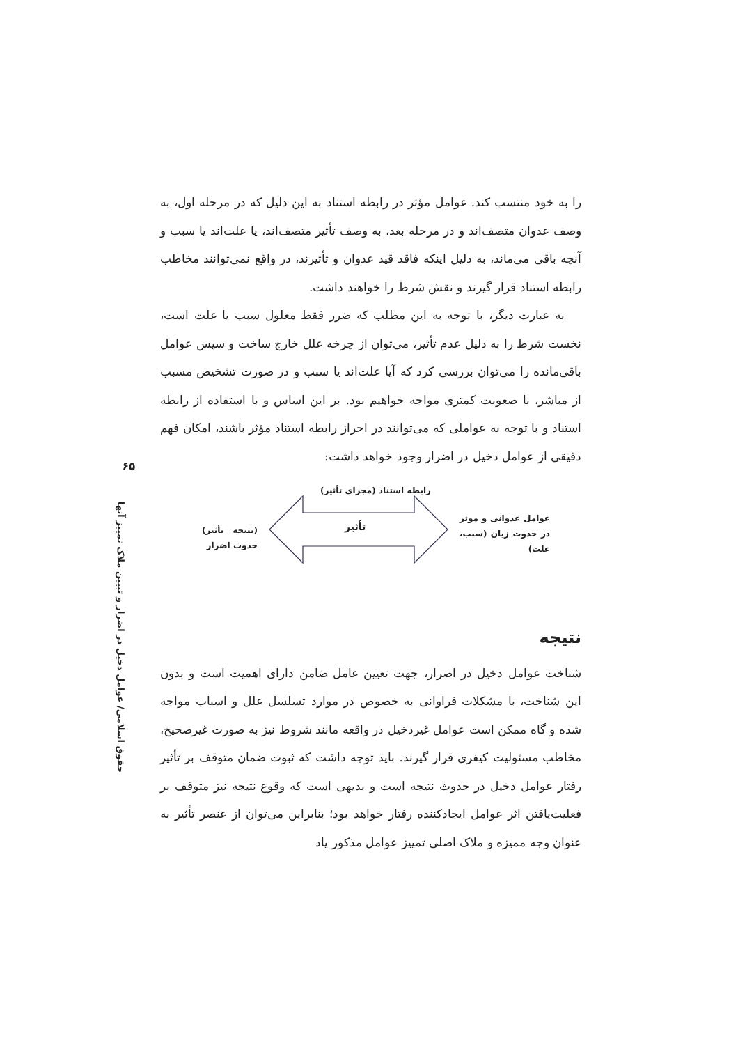۶۵
حقوق اسلامی/ عوامل دخیل در اضرار و تبیین ملاک تمییز آنها
را به خود منتسب کند. عوامل مؤثر در رابطه استناد به این دلیل که در مرحله اول، به وصف عدوان متصف‌اند و در مرحله بعد، به وصف تأثیر متصف‌اند، یا علت‌اند یا سبب و آنچه باقی می‌ماند، به دلیل اینکه فاقد قید عدوان و تأثیرند، در واقع نمی‌توانند مخاطب رابطه استناد قرار گیرند و نقش شرط را خواهند داشت.
به عبارت دیگر، با توجه به این مطلب که ضرر فقط معلول سبب یا علت است، نخست شرط را به دلیل عدم تأثیر، می‌توان از چرخه علل خارج ساخت و سپس عوامل باقی‌مانده را می‌توان بررسی کرد که آیا علت‌اند یا سبب و در صورت تشخیص مسبب از مباشر، با صعوبت کمتری مواجه خواهیم بود. بر این اساس و با استفاده از رابطه استناد و با توجه به عواملی که می‌توانند در احراز رابطه استناد مؤثر باشند، امکان فهم دقیقی از عوامل دخیل در اضرار وجود خواهد داشت:
رابطه استناد (مجرای تأثیر)
تأثیر
عوامل عدوانی و موثر در حدوث زیان (سبب، علت)
(نتیجه تأثیر) حدوث اضرار
نتیجه
شناخت عوامل دخیل در اضرار، جهت تعیین عامل ضامن دارای اهمیت است و بدون این شناخت، با مشکلات فراوانی به خصوص در موارد تسلسل علل و اسباب مواجه شده و گاه ممکن است عوامل غیردخیل در واقعه مانند شروط نیز به صورت غیرصحیح، مخاطب مسئولیت کیفری قرار گیرند. باید توجه داشت که ثبوت ضمان متوقف بر تأثیر رفتار عوامل دخیل در حدوث نتیجه است و بدیهی است که وقوع نتیجه نیز متوقف بر فعلیت‌یافتن اثر عوامل ایجادکننده رفتار خواهد بود؛ بنابراین می‌توان از عنصر تأثیر به عنوان وجه ممیزه و ملاک اصلی تمییز عوامل مذکور یاد